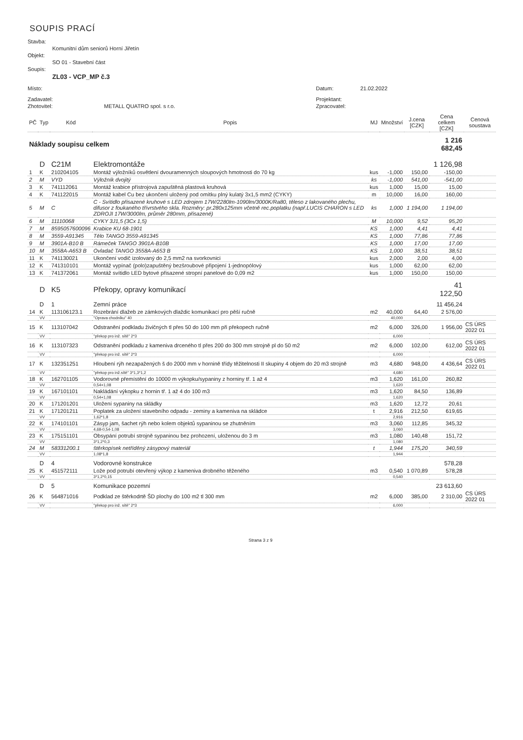SOUPIS PRACÍ
Stavba:
Komunitní dům seniorů Horní Jiřetín
Objekt:
SO 01 - Stavební část
Soupis:
ZL03 - VCP_MP č.3
Místo: Datum: 21.02.2022
Zadavatel: Projektant:
Zhotovitel: METALL QUATRO spol. s r.o. Zpracovatel:
| PČ | Typ | Kód | Popis | MJ | Množství | J.cena [CZK] | Cena celkem [CZK] | Cenová soustava |
| --- | --- | --- | --- | --- | --- | --- | --- | --- |
| Náklady soupisu celkem | | | | | | | 1 216 682,45 | |
| | D | C21M | Elektromontáže | | | | 1 126,98 | |
| 1 | K | 210204105 | Montáž výložníků osvětlení dvouramenných sloupových hmotnosti do 70 kg | kus | -1,000 | 150,00 | -150,00 | |
| 2 | M | VYD | Výložník dvojitý | ks | -1,000 | 541,00 | -541,00 | |
| 3 | K | 741112061 | Montáž krabice přístrojová zapuštěná plastová kruhová | kus | 1,000 | 15,00 | 15,00 | |
| 4 | K | 741122015 | Montáž kabel Cu bez ukončení uložený pod omítku plný kulatý 3x1,5 mm2 (CYKY) | m | 10,000 | 16,00 | 160,00 | |
| 5 | M | C | C - Svítidlo přisazené kruhové s LED zdrojem 17W/2280lm-1090lm/3000K/Ra80, těleso z lakovaného plechu, difusor z foukaného třívrstvého skla. Rozměry: pr.280x125mm včetně rec.poplatku (např.LUCIS CHARON s LED ZDROJI 17W/3000lm, průměr 280mm, přisazené) | ks | 1,000 | 1 194,00 | 1 194,00 | |
| 6 | M | 11110068 | CYKY 3J1,5 (3Cx 1,5) | M | 10,000 | 9,52 | 95,20 | |
| 7 | M | 8595057600096 | Krabice KU 68-1901 | KS | 1,000 | 4,41 | 4,41 | |
| 8 | M | 3559-A91345 | Tělo TANGO 3559-A91345 | KS | 1,000 | 77,86 | 77,86 | |
| 9 | M | 3901A-B10 B | Rámeček TANGO 3901A-B10B | KS | 1,000 | 17,00 | 17,00 | |
| 10 | M | 3558A-A653 B | Ovladač TANGO 3558A-A653 B | KS | 1,000 | 38,51 | 38,51 | |
| 11 | K | 741130021 | Ukončení vodič izolovaný do 2,5 mm2 na svorkovnici | kus | 2,000 | 2,00 | 4,00 | |
| 12 | K | 741310101 | Montáž vypínač (polo)zapuštěný bezšroubové připojení 1-jednopólový | kus | 1,000 | 62,00 | 62,00 | |
| 13 | K | 741372061 | Montáž svítidlo LED bytové přisazené stropní panelové do 0,09 m2 | kus | 1,000 | 150,00 | 150,00 | |
| | D | K5 | Překopy, opravy komunikací | | | | 41 122,50 | |
| | D | 1 | Zemní práce | | | | 11 456,24 | |
| 14 | K | 113106123.1 | Rozebrání dlažeb ze zámkových dlaždic komunikací pro pěší ručně | m2 | 40,000 | 64,40 | 2 576,00 | |
| | VV | | "Oprava chodníku" 40 | | 40,000 | | | |
| 15 | K | 113107042 | Odstranění podkladu živičných tl přes 50 do 100 mm při překopech ručně | m2 | 6,000 | 326,00 | 1 956,00 | CS ÚRS 2022 01 |
| | VV | | "překop pro inž. sítě" 2*3 | | 6,000 | | | |
| 16 | K | 113107323 | Odstranění podkladu z kameniva drceného tl přes 200 do 300 mm strojně pl do 50 m2 | m2 | 6,000 | 102,00 | 612,00 | CS ÚRS 2022 01 |
| | VV | | "překop pro inž. sítě" 2*3 | | 6,000 | | | |
| 17 | K | 132351251 | Hloubení rýh nezapažených š do 2000 mm v hornině třídy těžitelnosti II skupiny 4 objem do 20 m3 strojně | m3 | 4,680 | 948,00 | 4 436,64 | CS ÚRS 2022 01 |
| | VV | | "překop pro inž.sítě" 3*1,3*1,2 | | 4,680 | | | |
| 18 | K | 162701105 | Vodorovné přemístění do 10000 m výkopku/sypaniny z horniny tř. 1 až 4 | m3 | 1,620 | 161,00 | 260,82 | |
| | VV | | 0,54+1,08 | | 1,620 | | | |
| 19 | K | 167101101 | Nakládání výkopku z hornin tř. 1 až 4 do 100 m3 | m3 | 1,620 | 84,50 | 136,89 | |
| | VV | | 0,54+1,08 | | 1,620 | | | |
| 20 | K | 171201201 | Uložení sypaniny na skládky | m3 | 1,620 | 12,72 | 20,61 | |
| 21 | K | 171201211 | Poplatek za uložení stavebního odpadu - zeminy a kameniva na skládce | t | 2,916 | 212,50 | 619,65 | |
| | VV | | 1,62*1,8 | | 2,916 | | | |
| 22 | K | 174101101 | Zásyp jam, šachet rýh nebo kolem objektů sypaninou se zhutněním | m3 | 3,060 | 112,85 | 345,32 | |
| | VV | | 4,68-0,54-1,08 | | 3,060 | | | |
| 23 | K | 175151101 | Obsypání potrubí strojně sypaninou bez prohození, uloženou do 3 m | m3 | 1,080 | 140,48 | 151,72 | |
| | VV | | 3*1,2*0,3 | | 1,080 | | | |
| 24 | M | 58331200.1 | štěrkopísek netříděný zásypový materiál | t | 1,944 | 175,20 | 340,59 | |
| | VV | | 1,08*1,8 | | 1,944 | | | |
| | D | 4 | Vodorovné konstrukce | | | | 578,28 | |
| 25 | K | 451572111 | Lože pod potrubí otevřený výkop z kameniva drobného těženého | m3 | 0,540 | 1 070,89 | 578,28 | |
| | VV | | 3*1,2*0,15 | | 0,540 | | | |
| | D | 5 | Komunikace pozemní | | | | 23 613,60 | |
| 26 | K | 564871016 | Podklad ze štěrkodrtě ŠD plochy do 100 m2 tl 300 mm | m2 | 6,000 | 385,00 | 2 310,00 | CS ÚRS 2022 01 |
| | VV | | "překop pro inž. sítě" 2*3 | | 6,000 | | | |
Strana 3 z 9